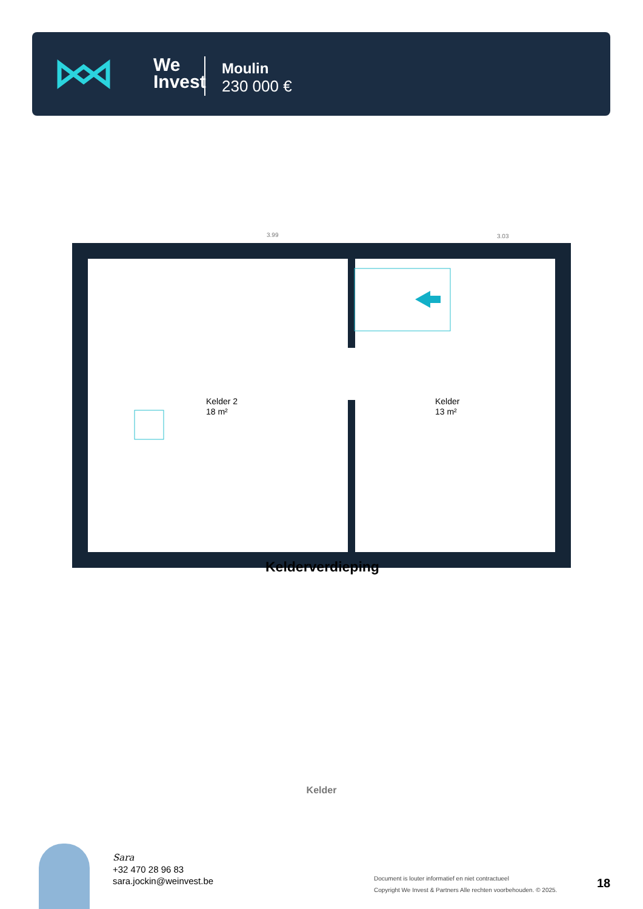We
Invest
Moulin
230 000 €
3.99
3.03
Kelder 2
18 m²
Kelder
13 m²
Kelderverdieping
Kelder
Sara
+32 470 28 96 83
sara.jockin@weinvest.be
Document is louter informatief en niet contractueel
Copyright We Invest & Partners Alle rechten voorbehouden. © 2025.
18